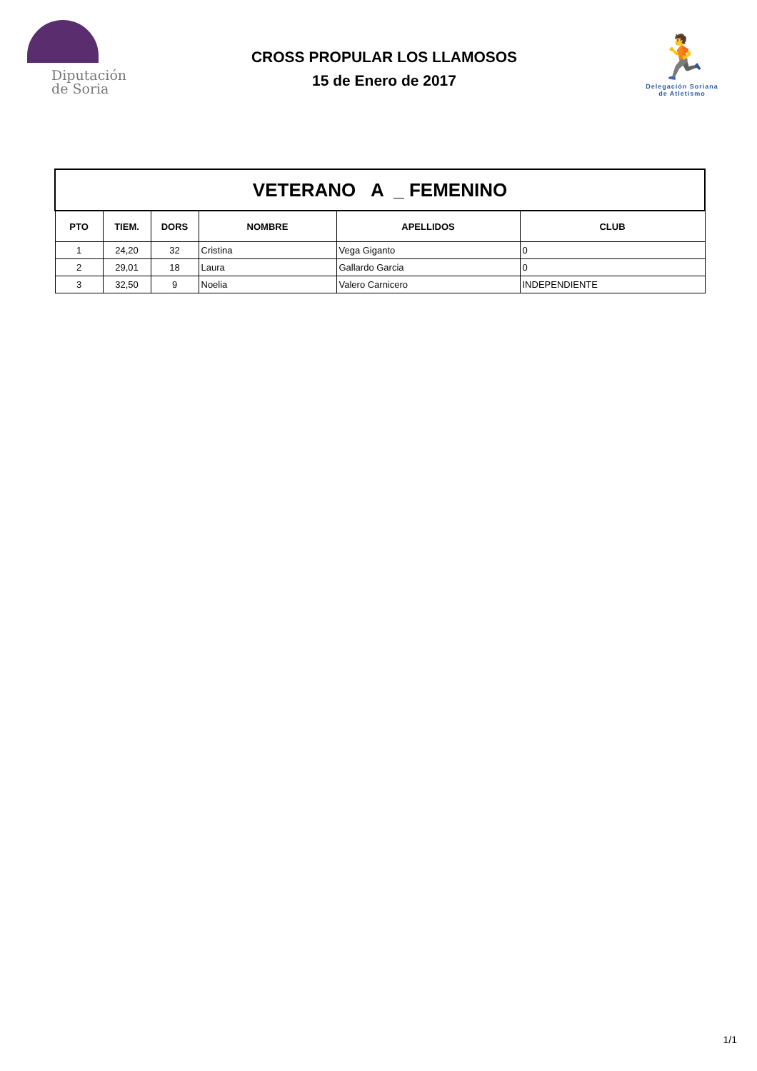Diputación
de Soria
CROSS PROPULAR LOS LLAMOSOS
15 de Enero de 2017
🏃
Delegación Soriana
de Atletismo
| VETERANO A _ FEMENINO | | | | | |
| --- | --- | --- | --- | --- | --- |
| PTO | TIEM. | DORS | NOMBRE | APELLIDOS | CLUB |
| 1 | 24,20 | 32 | Cristina | Vega Giganto | 0 |
| 2 | 29,01 | 18 | Laura | Gallardo Garcia | 0 |
| 3 | 32,50 | 9 | Noelia | Valero Carnicero | INDEPENDIENTE |
1/1